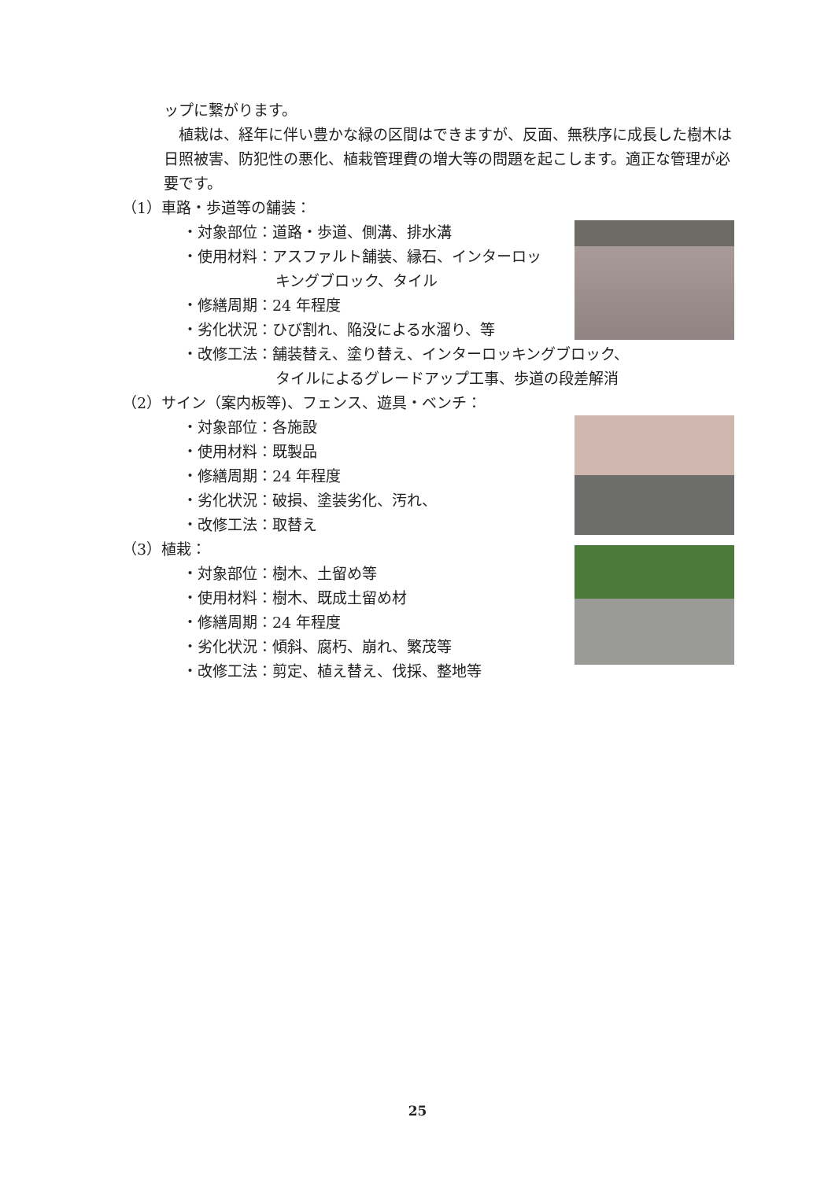ップに繋がります。
　植栽は、経年に伴い豊かな緑の区間はできますが、反面、無秩序に成長した樹木は日照被害、防犯性の悪化、植栽管理費の増大等の問題を起こします。適正な管理が必要です。
（1）車路・歩道等の舗装：
・対象部位：道路・歩道、側溝、排水溝
・使用材料：アスファルト舗装、縁石、インターロッ
キングブロック、タイル
・修繕周期：24 年程度
・劣化状況：ひび割れ、陥没による水溜り、等
・改修工法：舗装替え、塗り替え、インターロッキングブロック、
タイルによるグレードアップ工事、歩道の段差解消
（2）サイン（案内板等)、フェンス、遊具・ベンチ：
・対象部位：各施設
・使用材料：既製品
・修繕周期：24 年程度
・劣化状況：破損、塗装劣化、汚れ、
・改修工法：取替え
（3）植栽：
・対象部位：樹木、土留め等
・使用材料：樹木、既成土留め材
・修繕周期：24 年程度
・劣化状況：傾斜、腐朽、崩れ、繁茂等
・改修工法：剪定、植え替え、伐採、整地等
25